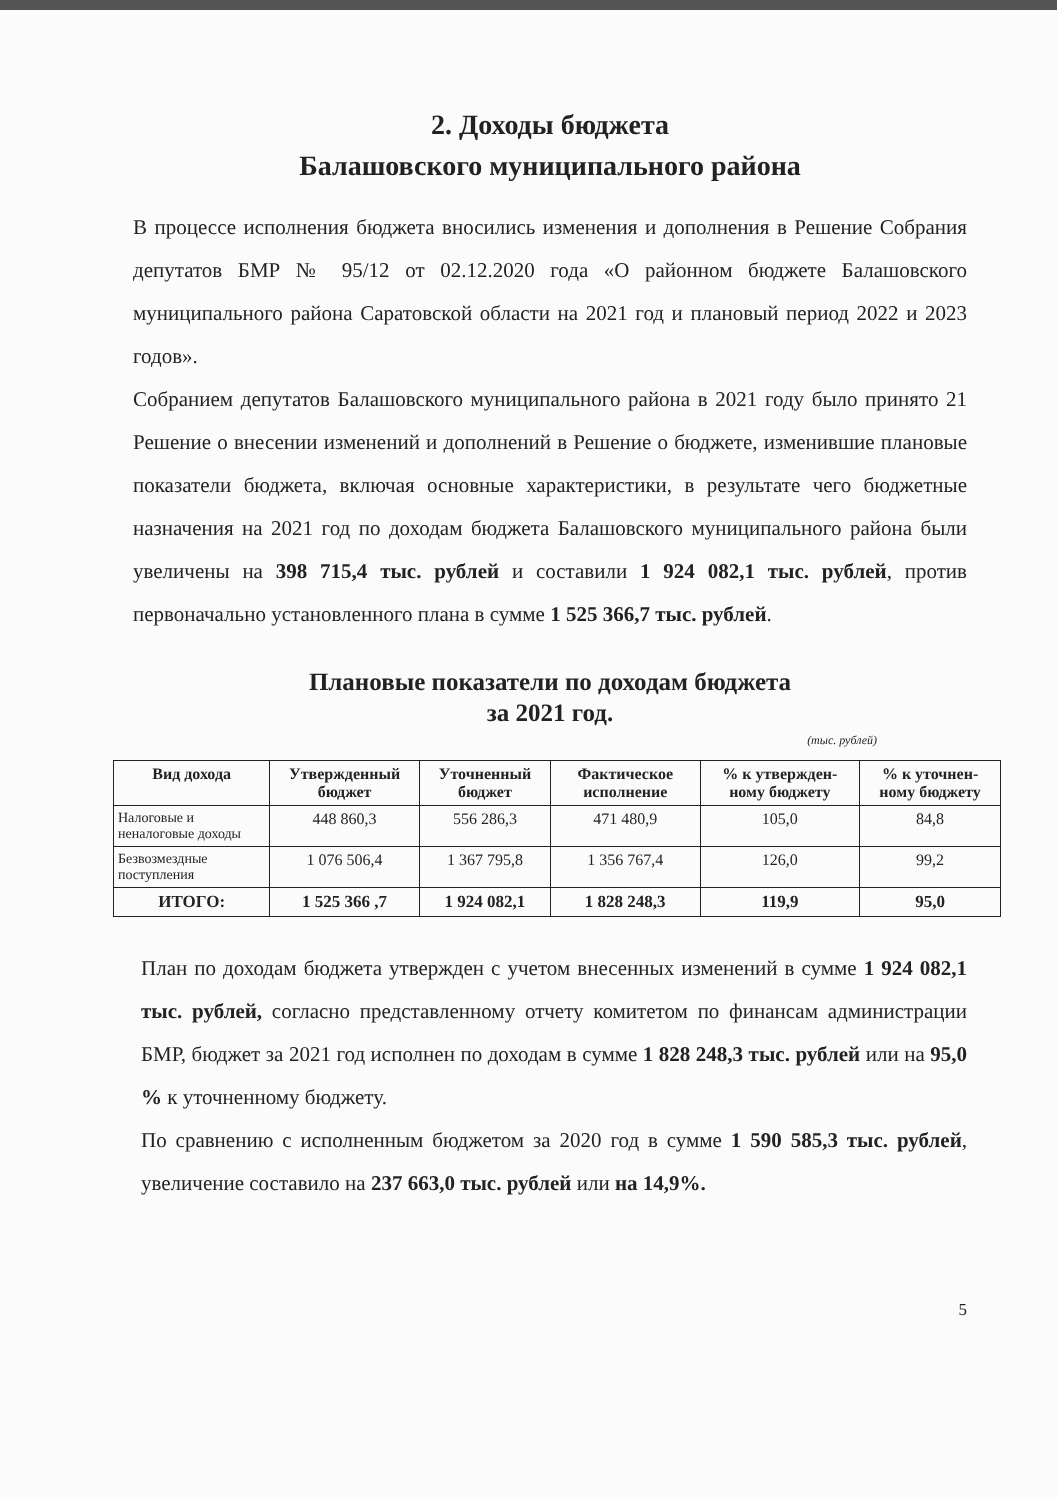2. Доходы бюджета
Балашовского муниципального района
В процессе исполнения бюджета вносились изменения и дополнения в Решение Собрания депутатов БМР № 95/12 от 02.12.2020 года «О районном бюджете Балашовского муниципального района Саратовской области на 2021 год и плановый период 2022 и 2023 годов».
Собранием депутатов Балашовского муниципального района в 2021 году было принято 21 Решение о внесении изменений и дополнений в Решение о бюджете, изменившие плановые показатели бюджета, включая основные характеристики, в результате чего бюджетные назначения на 2021 год по доходам бюджета Балашовского муниципального района были увеличены на 398 715,4 тыс. рублей и составили 1 924 082,1 тыс. рублей, против первоначально установленного плана в сумме 1 525 366,7 тыс. рублей.
Плановые показатели по доходам бюджета
за 2021 год.
(тыс. рублей)
| Вид дохода | Утвержденный бюджет | Уточненный бюджет | Фактическое исполнение | % к утвержден-ному бюджету | % к уточнен-ному бюджету |
| --- | --- | --- | --- | --- | --- |
| Налоговые и неналоговые доходы | 448 860,3 | 556 286,3 | 471 480,9 | 105,0 | 84,8 |
| Безвозмездные поступления | 1 076 506,4 | 1 367 795,8 | 1 356 767,4 | 126,0 | 99,2 |
| ИТОГО: | 1 525 366 ,7 | 1 924 082,1 | 1 828 248,3 | 119,9 | 95,0 |
План по доходам бюджета утвержден с учетом внесенных изменений в сумме 1 924 082,1 тыс. рублей, согласно представленному отчету комитетом по финансам администрации БМР, бюджет за 2021 год исполнен по доходам в сумме 1 828 248,3 тыс. рублей или на 95,0 % к уточненному бюджету.
По сравнению с исполненным бюджетом за 2020 год в сумме 1 590 585,3 тыс. рублей, увеличение составило на 237 663,0 тыс. рублей или на 14,9%.
5